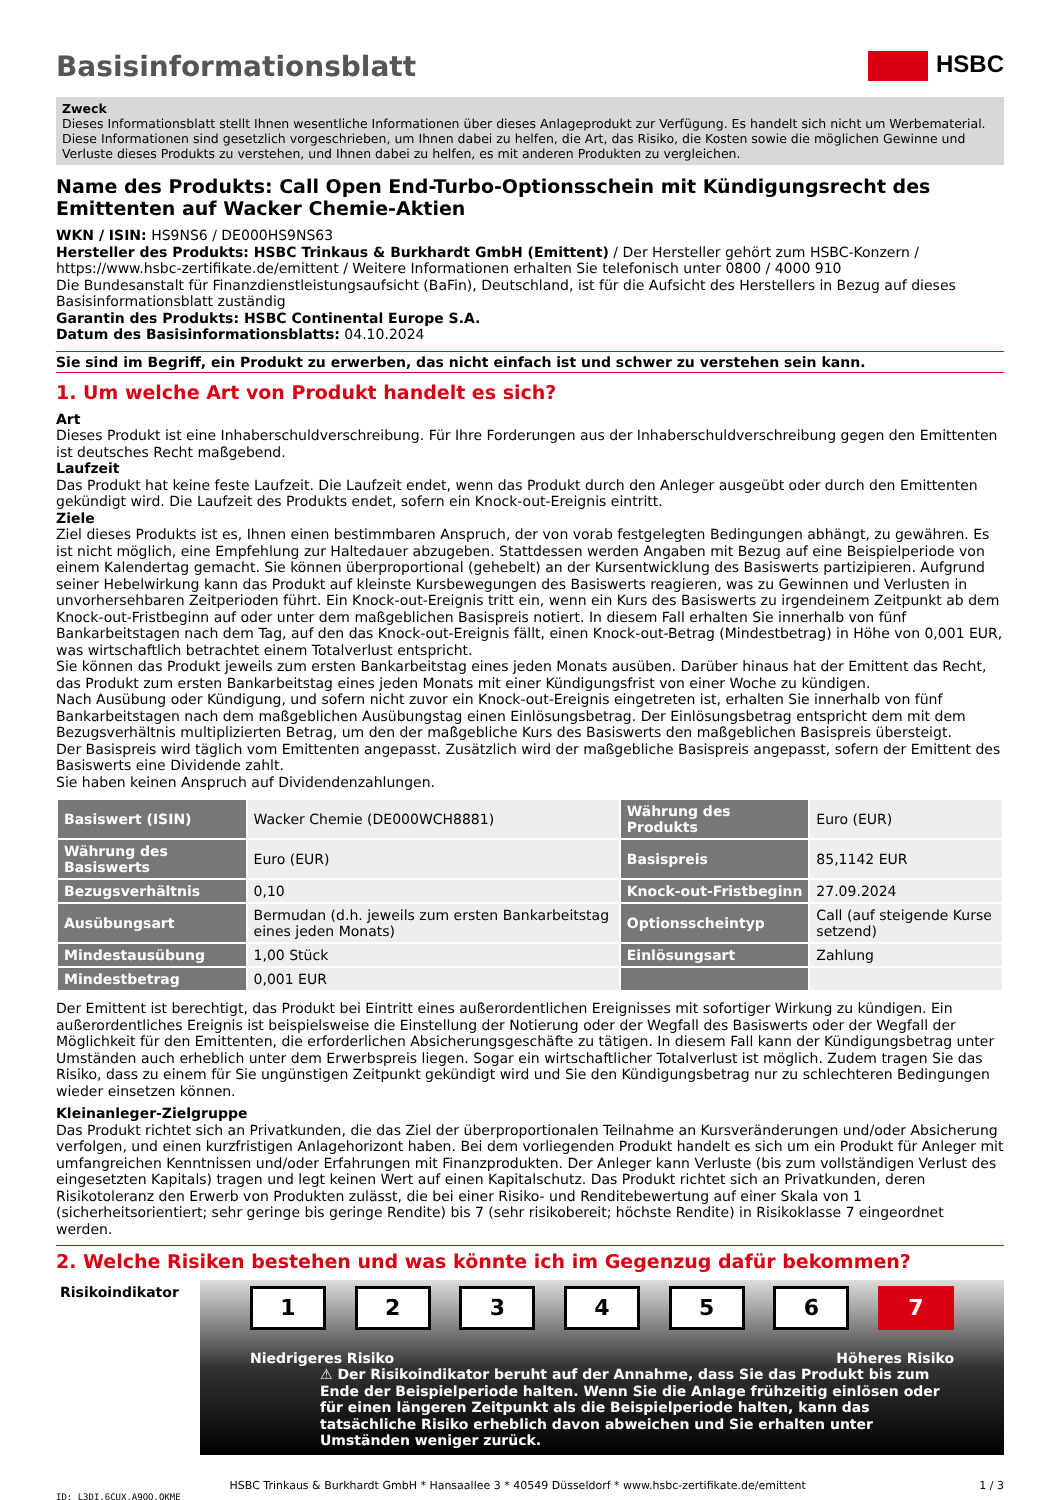Basisinformationsblatt HSBC
Zweck
Dieses Informationsblatt stellt Ihnen wesentliche Informationen über dieses Anlageprodukt zur Verfügung. Es handelt sich nicht um Werbematerial. Diese Informationen sind gesetzlich vorgeschrieben, um Ihnen dabei zu helfen, die Art, das Risiko, die Kosten sowie die möglichen Gewinne und Verluste dieses Produkts zu verstehen, und Ihnen dabei zu helfen, es mit anderen Produkten zu vergleichen.
Name des Produkts: Call Open End-Turbo-Optionsschein mit Kündigungsrecht des Emittenten auf Wacker Chemie-Aktien
WKN / ISIN: HS9NS6 / DE000HS9NS63
Hersteller des Produkts: HSBC Trinkaus & Burkhardt GmbH (Emittent) / Der Hersteller gehört zum HSBC-Konzern / https://www.hsbc-zertifikate.de/emittent / Weitere Informationen erhalten Sie telefonisch unter 0800 / 4000 910
Die Bundesanstalt für Finanzdienstleistungsaufsicht (BaFin), Deutschland, ist für die Aufsicht des Herstellers in Bezug auf dieses Basisinformationsblatt zuständig
Garantin des Produkts: HSBC Continental Europe S.A.
Datum des Basisinformationsblatts: 04.10.2024
Sie sind im Begriff, ein Produkt zu erwerben, das nicht einfach ist und schwer zu verstehen sein kann.
1. Um welche Art von Produkt handelt es sich?
Art
Dieses Produkt ist eine Inhaberschuldverschreibung. Für Ihre Forderungen aus der Inhaberschuldverschreibung gegen den Emittenten ist deutsches Recht maßgebend.
Laufzeit
Das Produkt hat keine feste Laufzeit. Die Laufzeit endet, wenn das Produkt durch den Anleger ausgeübt oder durch den Emittenten gekündigt wird. Die Laufzeit des Produkts endet, sofern ein Knock-out-Ereignis eintritt.
Ziele
Ziel dieses Produkts ist es, Ihnen einen bestimmbaren Anspruch, der von vorab festgelegten Bedingungen abhängt, zu gewähren. Es ist nicht möglich, eine Empfehlung zur Haltedauer abzugeben. Stattdessen werden Angaben mit Bezug auf eine Beispielperiode von einem Kalendertag gemacht. Sie können überproportional (gehebelt) an der Kursentwicklung des Basiswerts partizipieren. Aufgrund seiner Hebelwirkung kann das Produkt auf kleinste Kursbewegungen des Basiswerts reagieren, was zu Gewinnen und Verlusten in unvorhersehbaren Zeitperioden führt. Ein Knock-out-Ereignis tritt ein, wenn ein Kurs des Basiswerts zu irgendeinem Zeitpunkt ab dem Knock-out-Fristbeginn auf oder unter dem maßgeblichen Basispreis notiert. In diesem Fall erhalten Sie innerhalb von fünf Bankarbeitstagen nach dem Tag, auf den das Knock-out-Ereignis fällt, einen Knock-out-Betrag (Mindestbetrag) in Höhe von 0,001 EUR, was wirtschaftlich betrachtet einem Totalverlust entspricht.
Sie können das Produkt jeweils zum ersten Bankarbeitstag eines jeden Monats ausüben. Darüber hinaus hat der Emittent das Recht, das Produkt zum ersten Bankarbeitstag eines jeden Monats mit einer Kündigungsfrist von einer Woche zu kündigen.
Nach Ausübung oder Kündigung, und sofern nicht zuvor ein Knock-out-Ereignis eingetreten ist, erhalten Sie innerhalb von fünf Bankarbeitstagen nach dem maßgeblichen Ausübungstag einen Einlösungsbetrag. Der Einlösungsbetrag entspricht dem mit dem Bezugsverhältnis multiplizierten Betrag, um den der maßgebliche Kurs des Basiswerts den maßgeblichen Basispreis übersteigt.
Der Basispreis wird täglich vom Emittenten angepasst. Zusätzlich wird der maßgebliche Basispreis angepasst, sofern der Emittent des Basiswerts eine Dividende zahlt.
Sie haben keinen Anspruch auf Dividendenzahlungen.
| Basiswert (ISIN) | Wacker Chemie (DE000WCH8881) | Währung des Produkts | Euro (EUR) |
| Währung des Basiswerts | Euro (EUR) | Basispreis | 85,1142 EUR |
| Bezugsverhältnis | 0,10 | Knock-out-Fristbeginn | 27.09.2024 |
| Ausübungsart | Bermudan (d.h. jeweils zum ersten Bankarbeitstag eines jeden Monats) | Optionsscheintyp | Call (auf steigende Kurse setzend) |
| Mindestausübung | 1,00 Stück | Einlösungsart | Zahlung |
| Mindestbetrag | 0,001 EUR | | |
Der Emittent ist berechtigt, das Produkt bei Eintritt eines außerordentlichen Ereignisses mit sofortiger Wirkung zu kündigen. Ein außerordentliches Ereignis ist beispielsweise die Einstellung der Notierung oder der Wegfall des Basiswerts oder der Wegfall der Möglichkeit für den Emittenten, die erforderlichen Absicherungsgeschäfte zu tätigen. In diesem Fall kann der Kündigungsbetrag unter Umständen auch erheblich unter dem Erwerbspreis liegen. Sogar ein wirtschaftlicher Totalverlust ist möglich. Zudem tragen Sie das Risiko, dass zu einem für Sie ungünstigen Zeitpunkt gekündigt wird und Sie den Kündigungsbetrag nur zu schlechteren Bedingungen wieder einsetzen können.
Kleinanleger-Zielgruppe
Das Produkt richtet sich an Privatkunden, die das Ziel der überproportionalen Teilnahme an Kursveränderungen und/oder Absicherung verfolgen, und einen kurzfristigen Anlagehorizont haben. Bei dem vorliegenden Produkt handelt es sich um ein Produkt für Anleger mit umfangreichen Kenntnissen und/oder Erfahrungen mit Finanzprodukten. Der Anleger kann Verluste (bis zum vollständigen Verlust des eingesetzten Kapitals) tragen und legt keinen Wert auf einen Kapitalschutz. Das Produkt richtet sich an Privatkunden, deren Risikotoleranz den Erwerb von Produkten zulässt, die bei einer Risiko- und Renditebewertung auf einer Skala von 1 (sicherheitsorientiert; sehr geringe bis geringe Rendite) bis 7 (sehr risikobereit; höchste Rendite) in Risikoklasse 7 eingeordnet werden.
2. Welche Risiken bestehen und was könnte ich im Gegenzug dafür bekommen?
Risikoindikator
1 2 3 4 5 6 7
Niedrigeres Risiko Höheres Risiko
⚠ Der Risikoindikator beruht auf der Annahme, dass Sie das Produkt bis zum Ende der Beispielperiode halten. Wenn Sie die Anlage frühzeitig einlösen oder für einen längeren Zeitpunkt als die Beispielperiode halten, kann das tatsächliche Risiko erheblich davon abweichen und Sie erhalten unter Umständen weniger zurück.
HSBC Trinkaus & Burkhardt GmbH * Hansaallee 3 * 40549 Düsseldorf * www.hsbc-zertifikate.de/emittent 1 / 3
ID: L3DI.6CUX.A9QQ.QKME